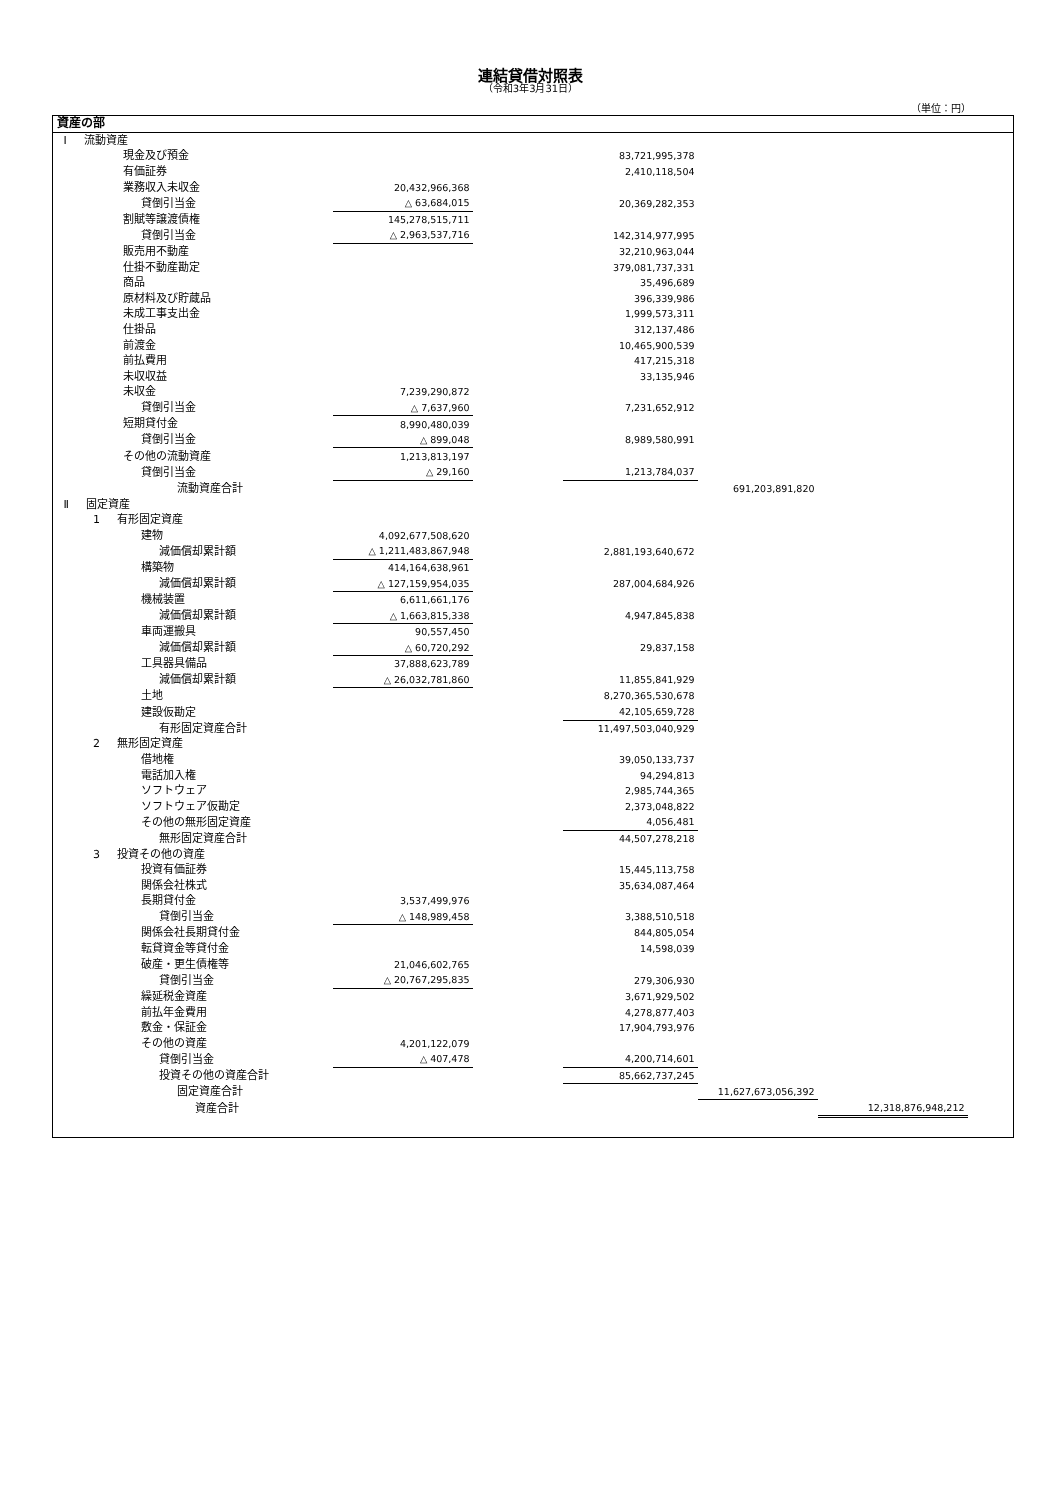連結貸借対照表
（令和3年3月31日）
（単位：円）
| 資産の部 | | | | | | |
| Ⅰ 流動資産 | | | | | | |
| 現金及び預金 | | | 83,721,995,378 | | | |
| 有価証券 | | | 2,410,118,504 | | | |
| 業務収入未収金 | 20,432,966,368 | | | | | |
| 貸倒引当金 | △ 63,684,015 | | 20,369,282,353 | | | |
| 割賦等譲渡債権 | 145,278,515,711 | | | | | |
| 貸倒引当金 | △ 2,963,537,716 | | 142,314,977,995 | | | |
| 販売用不動産 | | | 32,210,963,044 | | | |
| 仕掛不動産勘定 | | | 379,081,737,331 | | | |
| 商品 | | | 35,496,689 | | | |
| 原材料及び貯蔵品 | | | 396,339,986 | | | |
| 未成工事支出金 | | | 1,999,573,311 | | | |
| 仕掛品 | | | 312,137,486 | | | |
| 前渡金 | | | 10,465,900,539 | | | |
| 前払費用 | | | 417,215,318 | | | |
| 未収収益 | | | 33,135,946 | | | |
| 未収金 | 7,239,290,872 | | | | | |
| 貸倒引当金 | △ 7,637,960 | | 7,231,652,912 | | | |
| 短期貸付金 | 8,990,480,039 | | | | | |
| 貸倒引当金 | △ 899,048 | | 8,989,580,991 | | | |
| その他の流動資産 | 1,213,813,197 | | | | | |
| 貸倒引当金 | △ 29,160 | | 1,213,784,037 | | | |
| 流動資産合計 | | | | 691,203,891,820 | | |
| Ⅱ 固定資産 | | | | | | |
| 1 有形固定資産 | | | | | | |
| 建物 | 4,092,677,508,620 | | | | | |
| 減価償却累計額 | △ 1,211,483,867,948 | | 2,881,193,640,672 | | | |
| 構築物 | 414,164,638,961 | | | | | |
| 減価償却累計額 | △ 127,159,954,035 | | 287,004,684,926 | | | |
| 機械装置 | 6,611,661,176 | | | | | |
| 減価償却累計額 | △ 1,663,815,338 | | 4,947,845,838 | | | |
| 車両運搬具 | 90,557,450 | | | | | |
| 減価償却累計額 | △ 60,720,292 | | 29,837,158 | | | |
| 工具器具備品 | 37,888,623,789 | | | | | |
| 減価償却累計額 | △ 26,032,781,860 | | 11,855,841,929 | | | |
| 土地 | | | 8,270,365,530,678 | | | |
| 建設仮勘定 | | | 42,105,659,728 | | | |
| 有形固定資産合計 | | | 11,497,503,040,929 | | | |
| 2 無形固定資産 | | | | | | |
| 借地権 | | | 39,050,133,737 | | | |
| 電話加入権 | | | 94,294,813 | | | |
| ソフトウェア | | | 2,985,744,365 | | | |
| ソフトウェア仮勘定 | | | 2,373,048,822 | | | |
| その他の無形固定資産 | | | 4,056,481 | | | |
| 無形固定資産合計 | | | 44,507,278,218 | | | |
| 3 投資その他の資産 | | | | | | |
| 投資有価証券 | | | 15,445,113,758 | | | |
| 関係会社株式 | | | 35,634,087,464 | | | |
| 長期貸付金 | 3,537,499,976 | | | | | |
| 貸倒引当金 | △ 148,989,458 | | 3,388,510,518 | | | |
| 関係会社長期貸付金 | | | 844,805,054 | | | |
| 転貸資金等貸付金 | | | 14,598,039 | | | |
| 破産・更生債権等 | 21,046,602,765 | | | | | |
| 貸倒引当金 | △ 20,767,295,835 | | 279,306,930 | | | |
| 繰延税金資産 | | | 3,671,929,502 | | | |
| 前払年金費用 | | | 4,278,877,403 | | | |
| 敷金・保証金 | | | 17,904,793,976 | | | |
| その他の資産 | 4,201,122,079 | | | | | |
| 貸倒引当金 | △ 407,478 | | 4,200,714,601 | | | |
| 投資その他の資産合計 | | | 85,662,737,245 | | | |
| 固定資産合計 | | | | 11,627,673,056,392 | | |
| 資産合計 | | | | | 12,318,876,948,212 | |